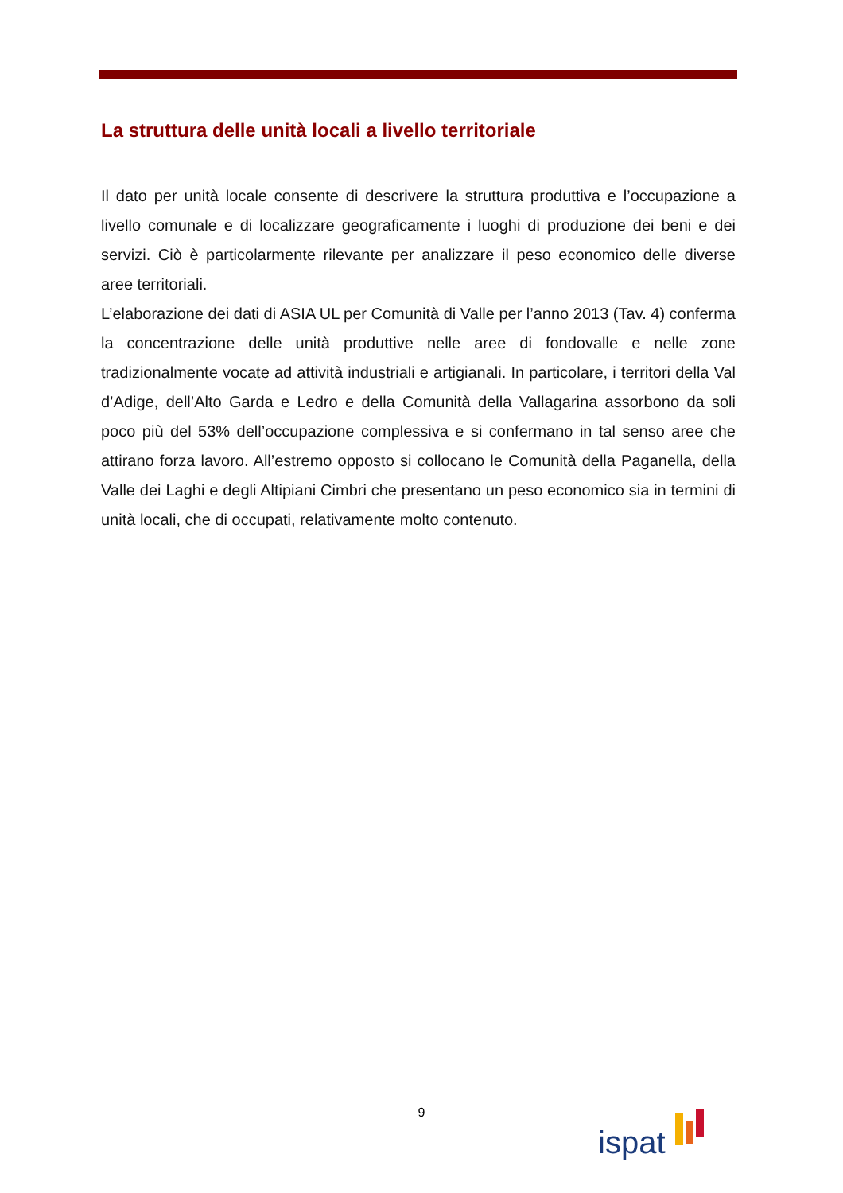La struttura delle unità locali a livello territoriale
Il dato per unità locale consente di descrivere la struttura produttiva e l’occupazione a livello comunale e di localizzare geograficamente i luoghi di produzione dei beni e dei servizi. Ciò è particolarmente rilevante per analizzare il peso economico delle diverse aree territoriali.
L’elaborazione dei dati di ASIA UL per Comunità di Valle per l’anno 2013 (Tav. 4) conferma la concentrazione delle unità produttive nelle aree di fondovalle e nelle zone tradizionalmente vocate ad attività industriali e artigianali. In particolare, i territori della Val d’Adige, dell’Alto Garda e Ledro e della Comunità della Vallagarina assorbono da soli poco più del 53% dell’occupazione complessiva e si confermano in tal senso aree che attirano forza lavoro. All’estremo opposto si collocano le Comunità della Paganella, della Valle dei Laghi e degli Altipiani Cimbri che presentano un peso economico sia in termini di unità locali, che di occupati, relativamente molto contenuto.
9 ispat